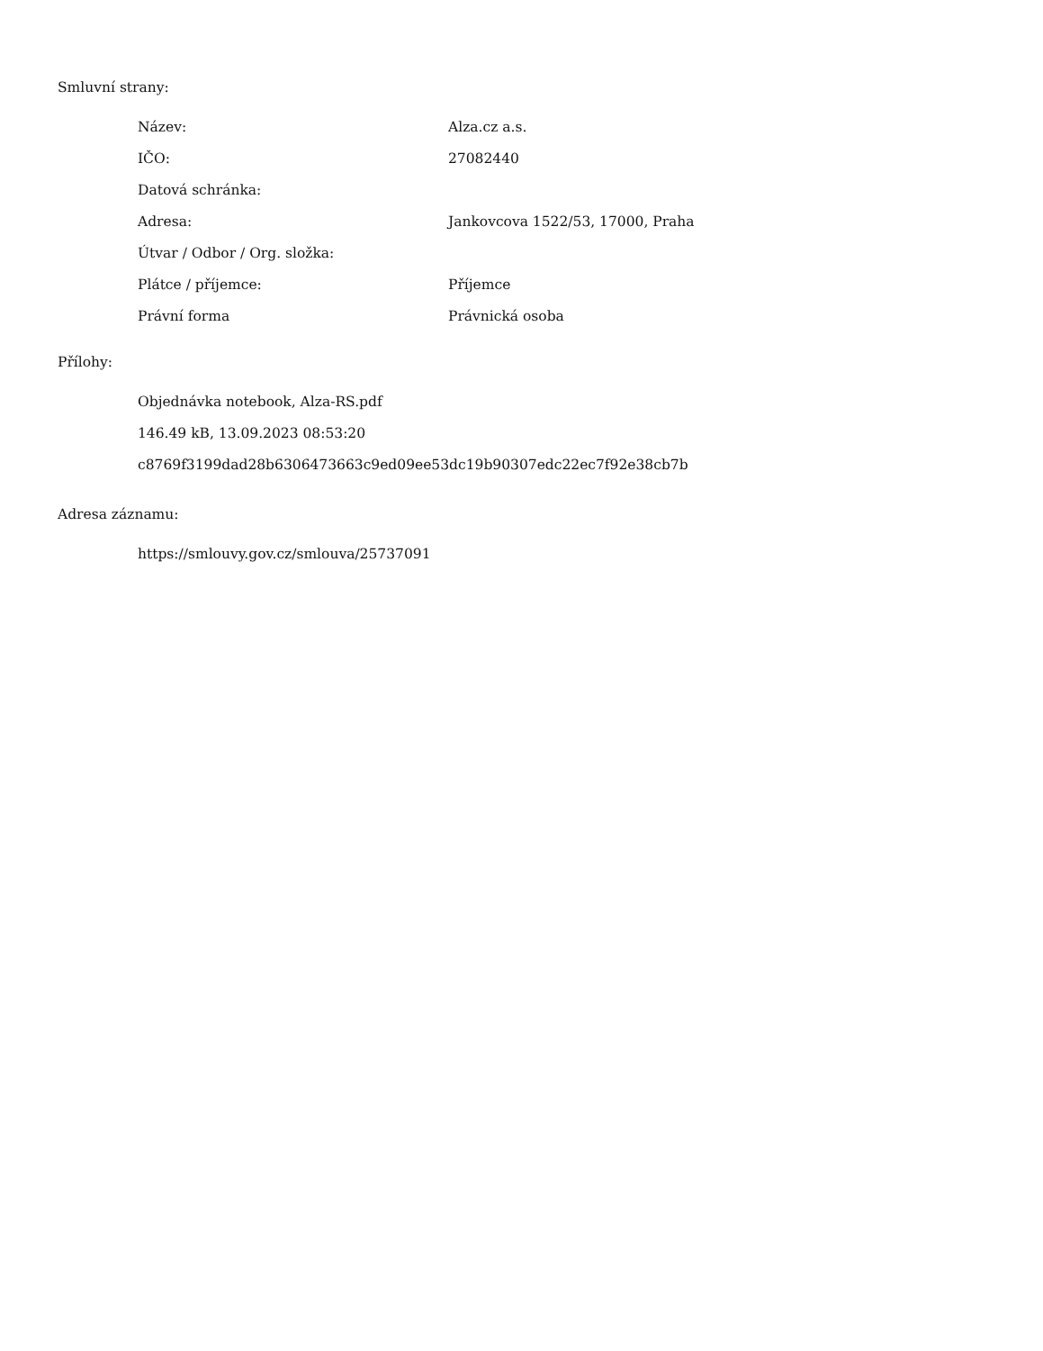Smluvní strany:
| Název: | Alza.cz a.s. |
| IČO: | 27082440 |
| Datová schránka: | |
| Adresa: | Jankovcova 1522/53, 17000, Praha |
| Útvar / Odbor / Org. složka: | |
| Plátce / příjemce: | Příjemce |
| Právní forma | Právnická osoba |
Přílohy:
Objednávka notebook, Alza-RS.pdf
146.49 kB, 13.09.2023 08:53:20
c8769f3199dad28b6306473663c9ed09ee53dc19b90307edc22ec7f92e38cb7b
Adresa záznamu:
https://smlouvy.gov.cz/smlouva/25737091